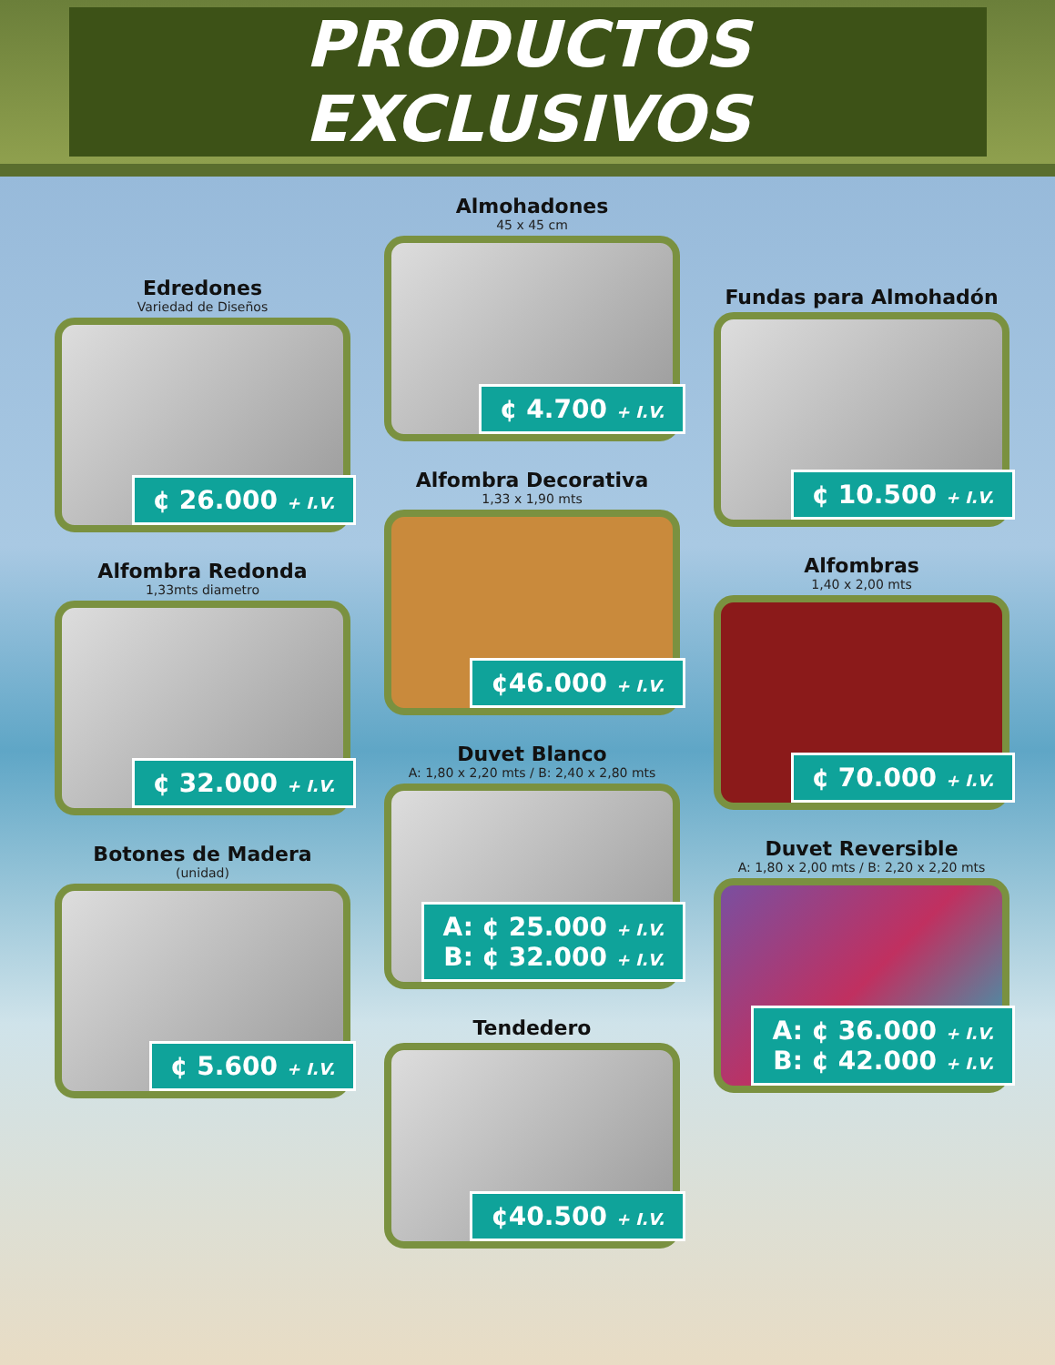PRODUCTOS EXCLUSIVOS
Edredones
Variedad de Diseños
¢ 26.000 + I.V.
Alfombra Redonda
1,33mts diametro
¢ 32.000 + I.V.
Botones de Madera
(unidad)
¢ 5.600 + I.V.
Almohadones
45 x 45 cm
¢ 4.700 + I.V.
Alfombra Decorativa
1,33 x 1,90 mts
¢46.000 + I.V.
Duvet Blanco
A: 1,80 x 2,20 mts / B: 2,40 x 2,80 mts
A: ¢ 25.000 + I.V.
B: ¢ 32.000 + I.V.
Tendedero
¢40.500 + I.V.
Fundas para Almohadón
¢ 10.500 + I.V.
Alfombras
1,40 x 2,00 mts
¢ 70.000 + I.V.
Duvet Reversible
A: 1,80 x 2,00 mts / B: 2,20 x 2,20 mts
A: ¢ 36.000 + I.V.
B: ¢ 42.000 + I.V.